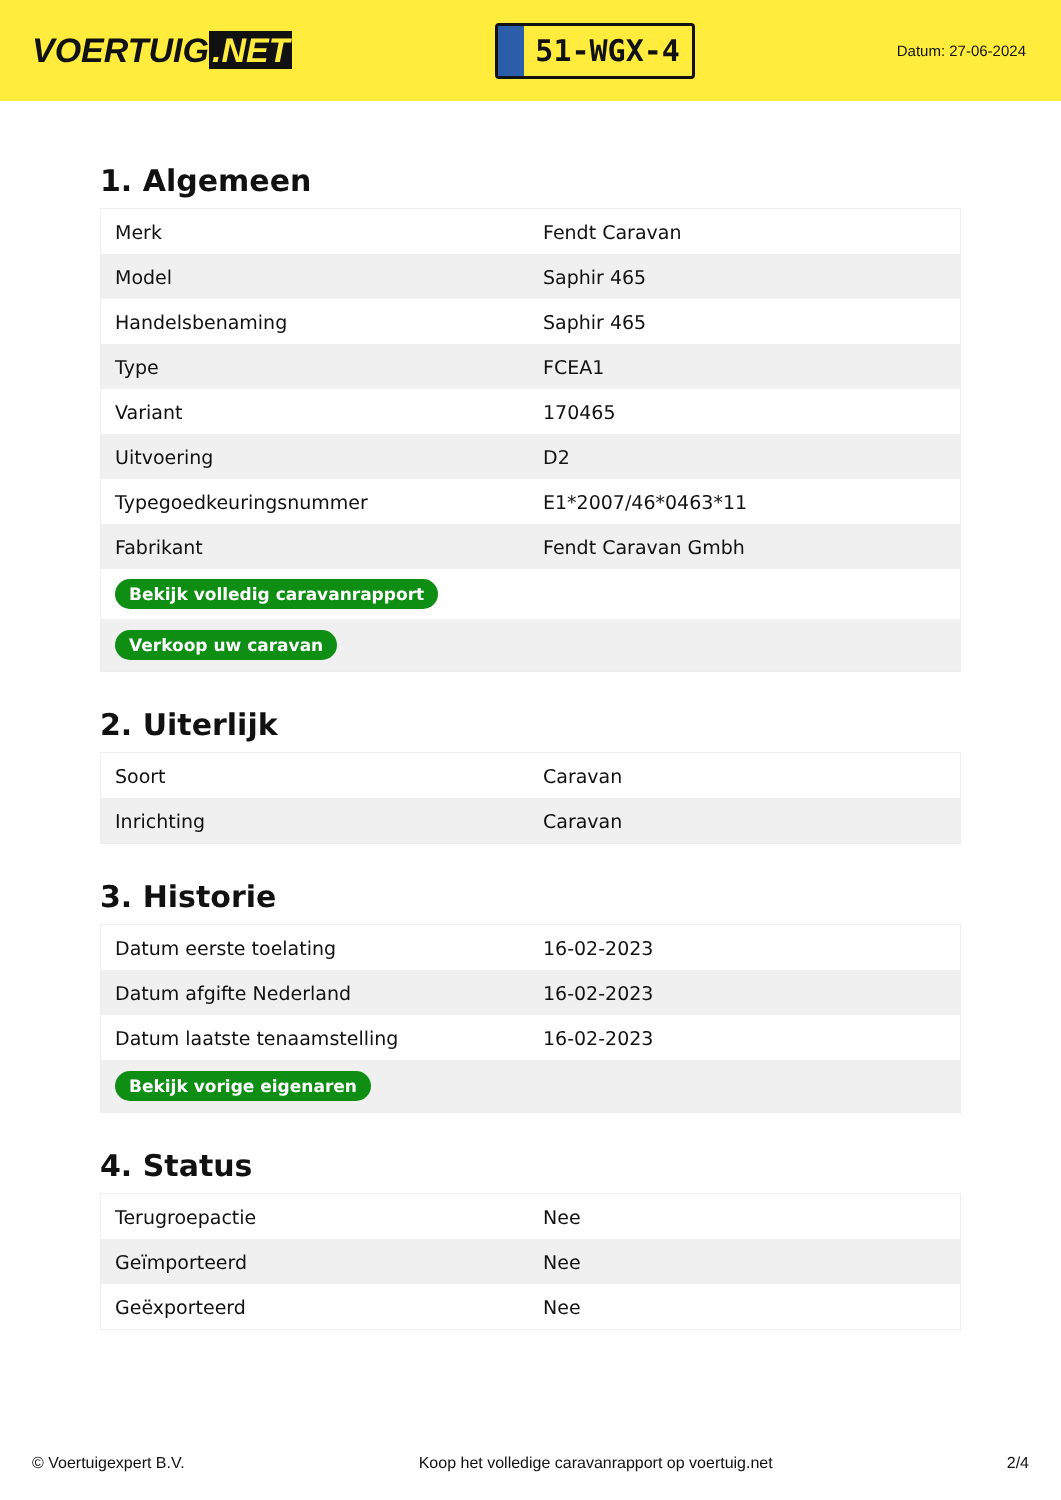VOERTUIG.NET
51-WGX-4
Datum: 27-06-2024
1. Algemeen
| Merk | Fendt Caravan |
| Model | Saphir 465 |
| Handelsbenaming | Saphir 465 |
| Type | FCEA1 |
| Variant | 170465 |
| Uitvoering | D2 |
| Typegoedkeuringsnummer | E1*2007/46*0463*11 |
| Fabrikant | Fendt Caravan Gmbh |
| Bekijk volledig caravanrapport | |
| Verkoop uw caravan | |
2. Uiterlijk
| Soort | Caravan |
| Inrichting | Caravan |
3. Historie
| Datum eerste toelating | 16-02-2023 |
| Datum afgifte Nederland | 16-02-2023 |
| Datum laatste tenaamstelling | 16-02-2023 |
| Bekijk vorige eigenaren | |
4. Status
| Terugroepactie | Nee |
| Geïmporteerd | Nee |
| Geëxporteerd | Nee |
© Voertuigexpert B.V. Koop het volledige caravanrapport op voertuig.net 2/4